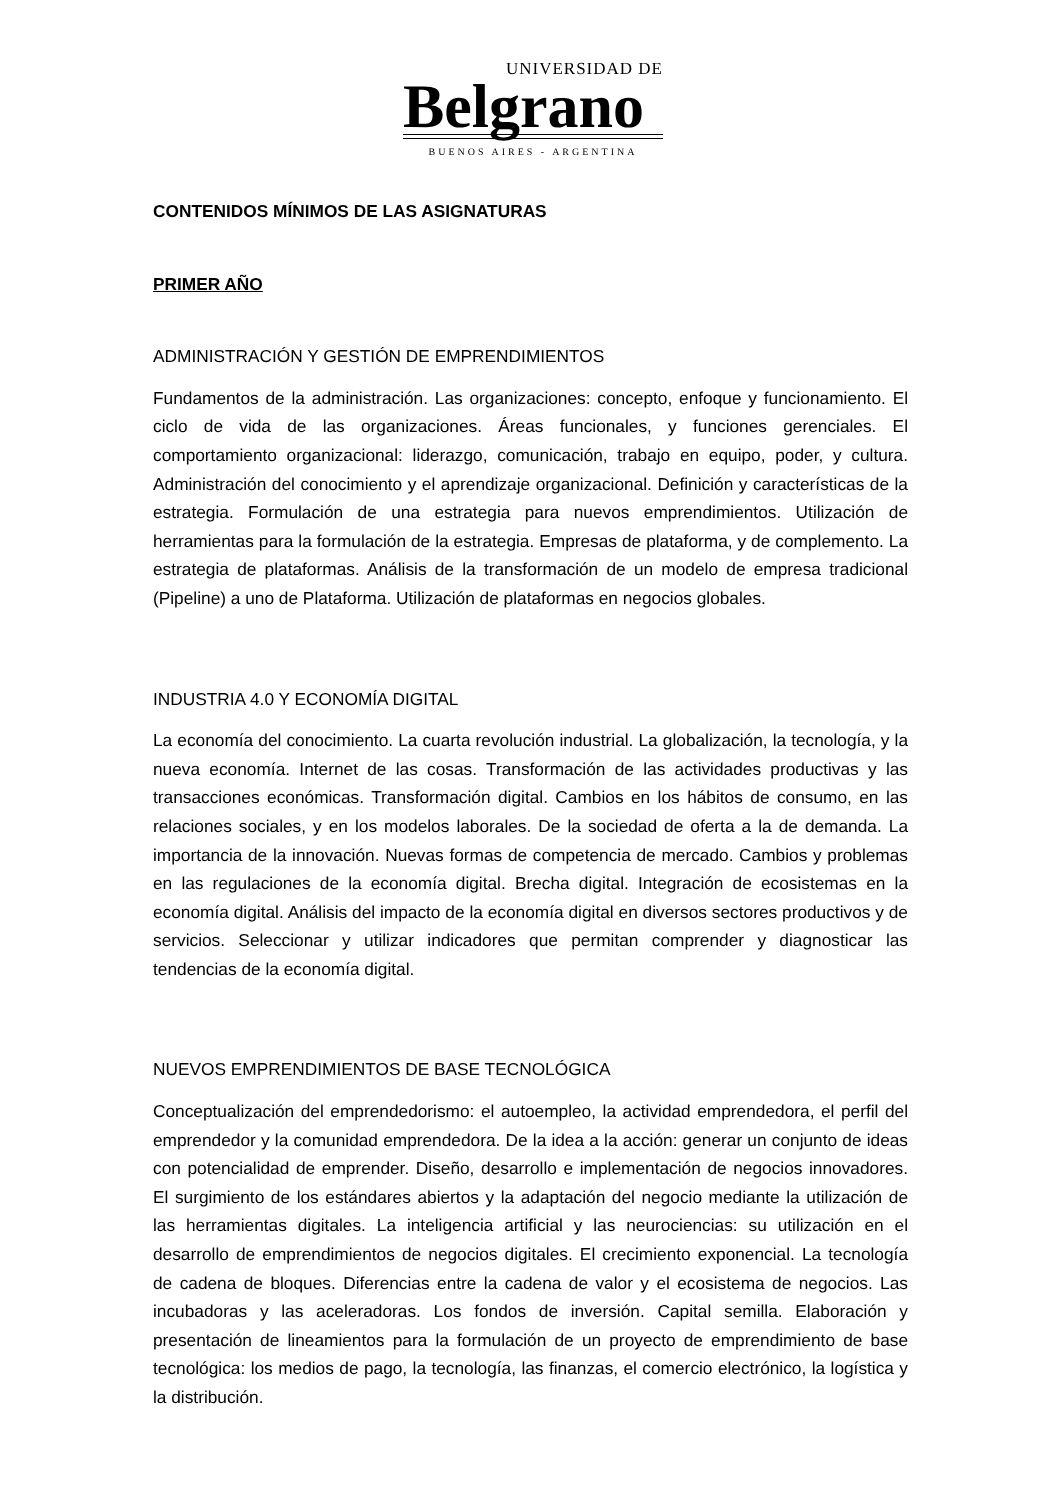UNIVERSIDAD DE
Belgrano
BUENOS AIRES - ARGENTINA
CONTENIDOS MÍNIMOS DE LAS ASIGNATURAS
PRIMER AÑO
ADMINISTRACIÓN Y GESTIÓN DE EMPRENDIMIENTOS
Fundamentos de la administración. Las organizaciones: concepto, enfoque y funcionamiento. El ciclo de vida de las organizaciones. Áreas funcionales, y funciones gerenciales. El comportamiento organizacional: liderazgo, comunicación, trabajo en equipo, poder, y cultura. Administración del conocimiento y el aprendizaje organizacional. Definición y características de la estrategia. Formulación de una estrategia para nuevos emprendimientos. Utilización de herramientas para la formulación de la estrategia. Empresas de plataforma, y de complemento. La estrategia de plataformas. Análisis de la transformación de un modelo de empresa tradicional (Pipeline) a uno de Plataforma. Utilización de plataformas en negocios globales.
INDUSTRIA 4.0 Y ECONOMÍA DIGITAL
La economía del conocimiento. La cuarta revolución industrial. La globalización, la tecnología, y la nueva economía. Internet de las cosas. Transformación de las actividades productivas y las transacciones económicas. Transformación digital. Cambios en los hábitos de consumo, en las relaciones sociales, y en los modelos laborales. De la sociedad de oferta a la de demanda. La importancia de la innovación. Nuevas formas de competencia de mercado. Cambios y problemas en las regulaciones de la economía digital. Brecha digital. Integración de ecosistemas en la economía digital. Análisis del impacto de la economía digital en diversos sectores productivos y de servicios. Seleccionar y utilizar indicadores que permitan comprender y diagnosticar las tendencias de la economía digital.
NUEVOS EMPRENDIMIENTOS DE BASE TECNOLÓGICA
Conceptualización del emprendedorismo: el autoempleo, la actividad emprendedora, el perfil del emprendedor y la comunidad emprendedora. De la idea a la acción: generar un conjunto de ideas con potencialidad de emprender. Diseño, desarrollo e implementación de negocios innovadores. El surgimiento de los estándares abiertos y la adaptación del negocio mediante la utilización de las herramientas digitales. La inteligencia artificial y las neurociencias: su utilización en el desarrollo de emprendimientos de negocios digitales. El crecimiento exponencial. La tecnología de cadena de bloques. Diferencias entre la cadena de valor y el ecosistema de negocios. Las incubadoras y las aceleradoras. Los fondos de inversión. Capital semilla. Elaboración y presentación de lineamientos para la formulación de un proyecto de emprendimiento de base tecnológica: los medios de pago, la tecnología, las finanzas, el comercio electrónico, la logística y la distribución.